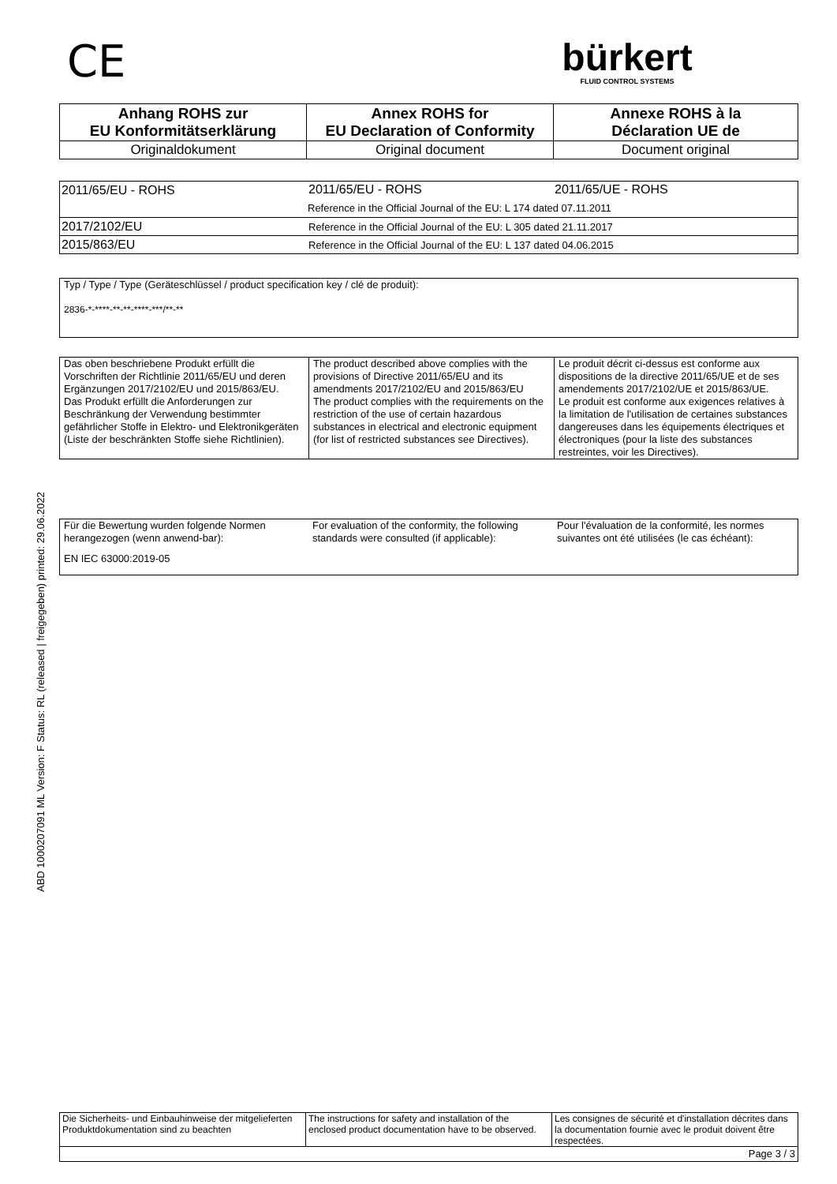CE
bürkert
FLUID CONTROL SYSTEMS
| Anhang ROHS zur EU Konformitätserklärung | Annex ROHS for EU Declaration of Conformity | Annexe ROHS à la Déclaration UE de |
| Originaldokument | Original document | Document original |
| 2011/65/EU - ROHS | 2011/65/EU - ROHS | 2011/65/UE - ROHS |
| | Reference in the Official Journal of the EU: L 174 dated 07.11.2011 | |
| 2017/2102/EU | Reference in the Official Journal of the EU: L 305 dated 21.11.2017 | |
| 2015/863/EU | Reference in the Official Journal of the EU: L 137 dated 04.06.2015 | |
Typ / Type / Type (Geräteschlüssel / product specification key / clé de produit):
2836-*-****-**-**-****-***/**-**
| Das oben beschriebene Produkt erfüllt die Vorschriften der Richtlinie 2011/65/EU und deren Ergänzungen 2017/2102/EU und 2015/863/EU. Das Produkt erfüllt die Anforderungen zur Beschränkung der Verwendung bestimmter gefährlicher Stoffe in Elektro- und Elektronikgeräten (Liste der beschränkten Stoffe siehe Richtlinien). | The product described above complies with the provisions of Directive 2011/65/EU and its amendments 2017/2102/EU and 2015/863/EU The product complies with the requirements on the restriction of the use of certain hazardous substances in electrical and electronic equipment (for list of restricted substances see Directives). | Le produit décrit ci-dessus est conforme aux dispositions de la directive 2011/65/UE et de ses amendements 2017/2102/UE et 2015/863/UE. Le produit est conforme aux exigences relatives à la limitation de l'utilisation de certaines substances dangereuses dans les équipements électriques et électroniques (pour la liste des substances restreintes, voir les Directives). |
| Für die Bewertung wurden folgende Normen herangezogen (wenn anwend-bar): | For evaluation of the conformity, the following standards were consulted (if applicable): | Pour l'évaluation de la conformité, les normes suivantes ont été utilisées (le cas échéant): |
| EN IEC 63000:2019-05 | | |
ABD 1000207091 ML Version: F Status: RL (released | freigegeben) printed: 29.06.2022
| Die Sicherheits- und Einbauhinweise der mitgelieferten Produktdokumentation sind zu beachten | The instructions for safety and installation of the enclosed product documentation have to be observed. | Les consignes de sécurité et d'installation décrites dans la documentation fournie avec le produit doivent être respectées. |
| Page 3 / 3 | | |